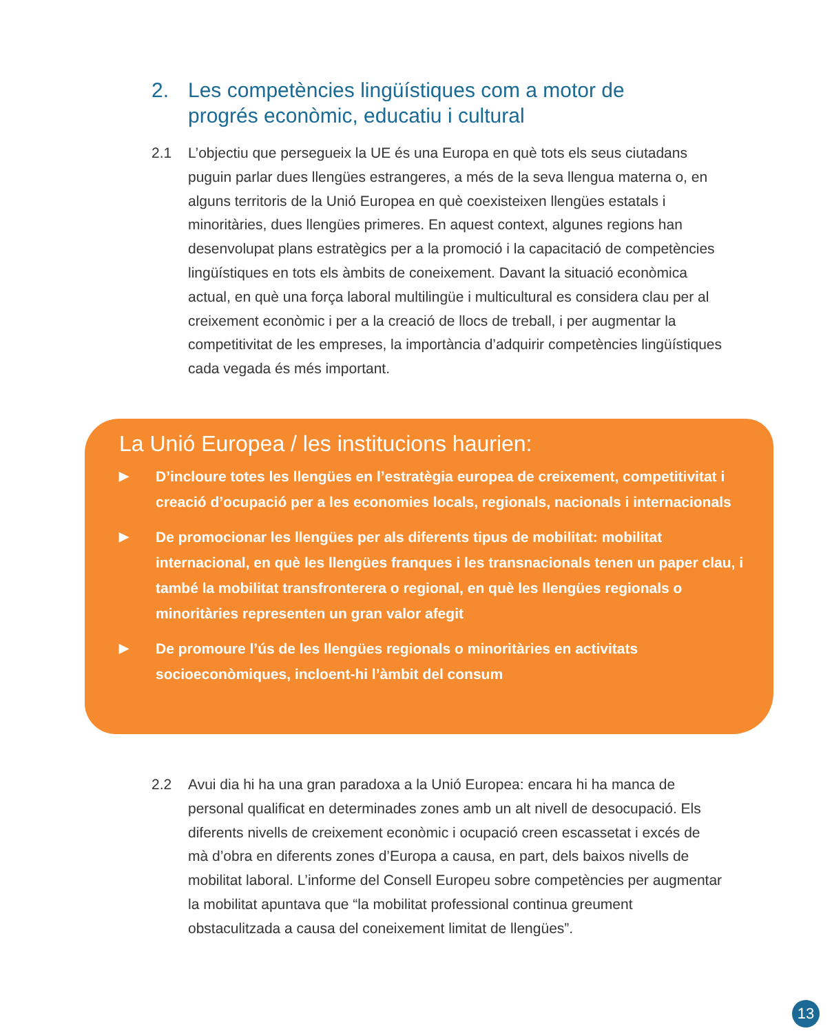2. Les competències lingüístiques com a motor de
progrés econòmic, educatiu i cultural
2.1 L’objectiu que persegueix la UE és una Europa en què tots els seus ciutadans puguin parlar dues llengües estrangeres, a més de la seva llengua materna o, en alguns territoris de la Unió Europea en què coexisteixen llengües estatals i minoritàries, dues llengües primeres. En aquest context, algunes regions han desenvolupat plans estratègics per a la promoció i la capacitació de competències lingüístiques en tots els àmbits de coneixement. Davant la situació econòmica actual, en què una força laboral multilingüe i multicultural es considera clau per al creixement econòmic i per a la creació de llocs de treball, i per augmentar la competitivitat de les empreses, la importància d’adquirir competències lingüístiques cada vegada és més important.
La Unió Europea / les institucions haurien:
▶ D’incloure totes les llengües en l’estratègia europea de creixement, competitivitat i creació d’ocupació per a les economies locals, regionals, nacionals i internacionals
▶ De promocionar les llengües per als diferents tipus de mobilitat: mobilitat internacional, en què les llengües franques i les transnacionals tenen un paper clau, i també la mobilitat transfronterera o regional, en què les llengües regionals o minoritàries representen un gran valor afegit
▶ De promoure l’ús de les llengües regionals o minoritàries en activitats socioeconòmiques, incloent-hi l’àmbit del consum
2.2 Avui dia hi ha una gran paradoxa a la Unió Europea: encara hi ha manca de personal qualificat en determinades zones amb un alt nivell de desocupació. Els diferents nivells de creixement econòmic i ocupació creen escassetat i excés de mà d’obra en diferents zones d’Europa a causa, en part, dels baixos nivells de mobilitat laboral. L’informe del Consell Europeu sobre competències per augmentar la mobilitat apuntava que “la mobilitat professional continua greument obstaculitzada a causa del coneixement limitat de llengües”.
13